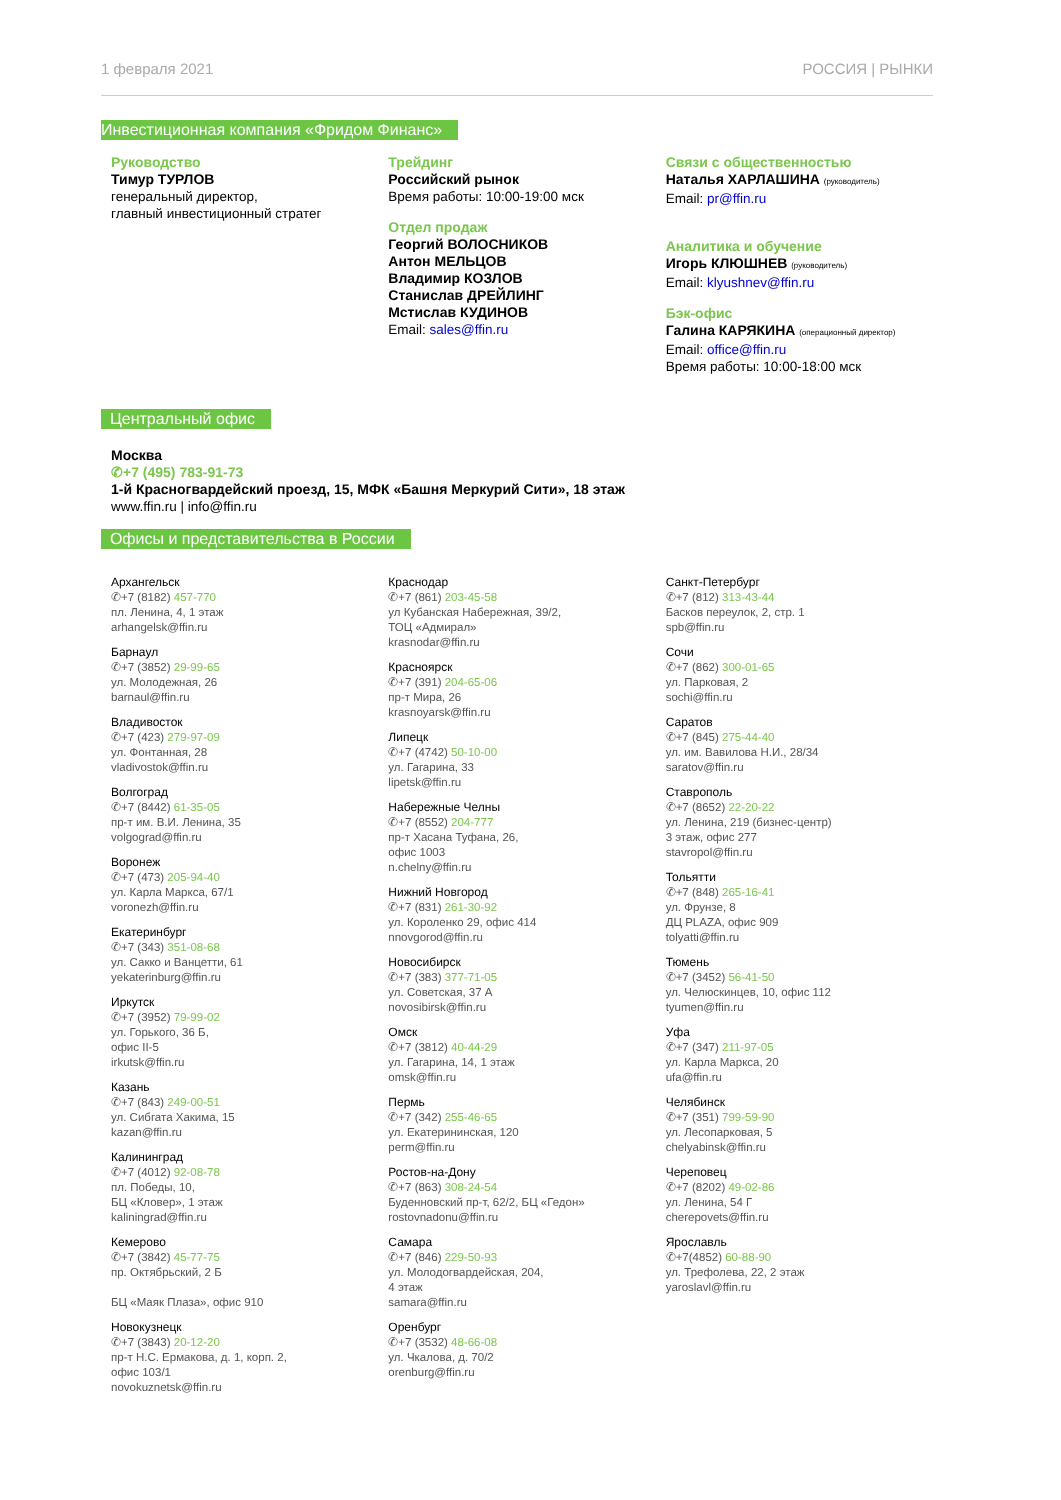1 февраля 2021 РОССИЯ | РЫНКИ
Инвестиционная компания «Фридом Финанс»
Руководство
Тимур ТУРЛОВ
генеральный директор,
главный инвестиционный стратег
Трейдинг
Российский рынок
Время работы: 10:00-19:00 мск
Отдел продаж
Георгий ВОЛОСНИКОВ
Антон МЕЛЬЦОВ
Владимир КОЗЛОВ
Станислав ДРЕЙЛИНГ
Мстислав КУДИНОВ
Email: sales@ffin.ru
Связи с общественностью
Наталья ХАРЛАШИНА (руководитель)
Email: pr@ffin.ru
Аналитика и обучение
Игорь КЛЮШНЕВ (руководитель)
Email: klyushnev@ffin.ru
Бэк-офис
Галина КАРЯКИНА (операционный директор)
Email: office@ffin.ru
Время работы: 10:00-18:00 мск
Центральный офис
Москва
✆+7 (495) 783-91-73
1-й Красногвардейский проезд, 15, МФК «Башня Меркурий Сити», 18 этаж
www.ffin.ru | info@ffin.ru
Офисы и представительства в России
Архангельск
✆+7 (8182) 457-770
пл. Ленина, 4, 1 этаж
arhangelsk@ffin.ru
Барнаул
✆+7 (3852) 29-99-65
ул. Молодежная, 26
barnaul@ffin.ru
Владивосток
✆+7 (423) 279-97-09
ул. Фонтанная, 28
vladivostok@ffin.ru
Волгоград
✆+7 (8442) 61-35-05
пр-т им. В.И. Ленина, 35
volgograd@ffin.ru
Воронеж
✆+7 (473) 205-94-40
ул. Карла Маркса, 67/1
voronezh@ffin.ru
Екатеринбург
✆+7 (343) 351-08-68
ул. Сакко и Ванцетти, 61
yekaterinburg@ffin.ru
Иркутск
✆+7 (3952) 79-99-02
ул. Горького, 36 Б,
офис II-5
irkutsk@ffin.ru
Казань
✆+7 (843) 249-00-51
ул. Сибгата Хакима, 15
kazan@ffin.ru
Калининград
✆+7 (4012) 92-08-78
пл. Победы, 10,
БЦ «Кловер», 1 этаж
kaliningrad@ffin.ru
Кемерово
✆+7 (3842) 45-77-75
пр. Октябрьский, 2 Б
БЦ «Маяк Плаза», офис 910
Новокузнецк
✆+7 (3843) 20-12-20
пр-т Н.С. Ермакова, д. 1, корп. 2,
офис 103/1
novokuznetsk@ffin.ru
Краснодар
✆+7 (861) 203-45-58
ул Кубанская Набережная, 39/2,
ТОЦ «Адмирал»
krasnodar@ffin.ru
Красноярск
✆+7 (391) 204-65-06
пр-т Мира, 26
krasnoyarsk@ffin.ru
Липецк
✆+7 (4742) 50-10-00
ул. Гагарина, 33
lipetsk@ffin.ru
Набережные Челны
✆+7 (8552) 204-777
пр-т Хасана Туфана, 26,
офис 1003
n.chelny@ffin.ru
Нижний Новгород
✆+7 (831) 261-30-92
ул. Короленко 29, офис 414
nnovgorod@ffin.ru
Новосибирск
✆+7 (383) 377-71-05
ул. Советская, 37 А
novosibirsk@ffin.ru
Омск
✆+7 (3812) 40-44-29
ул. Гагарина, 14, 1 этаж
omsk@ffin.ru
Пермь
✆+7 (342) 255-46-65
ул. Екатерининская, 120
perm@ffin.ru
Ростов-на-Дону
✆+7 (863) 308-24-54
Буденновский пр-т, 62/2, БЦ «Гедон»
rostovnadonu@ffin.ru
Самара
✆+7 (846) 229-50-93
ул. Молодогвардейская, 204,
4 этаж
samara@ffin.ru
Оренбург
✆+7 (3532) 48-66-08
ул. Чкалова, д. 70/2
orenburg@ffin.ru
Санкт-Петербург
✆+7 (812) 313-43-44
Басков переулок, 2, стр. 1
spb@ffin.ru
Сочи
✆+7 (862) 300-01-65
ул. Парковая, 2
sochi@ffin.ru
Саратов
✆+7 (845) 275-44-40
ул. им. Вавилова Н.И., 28/34
saratov@ffin.ru
Ставрополь
✆+7 (8652) 22-20-22
ул. Ленина, 219 (бизнес-центр)
3 этаж, офис 277
stavropol@ffin.ru
Тольятти
✆+7 (848) 265-16-41
ул. Фрунзе, 8
ДЦ PLAZA, офис 909
tolyatti@ffin.ru
Тюмень
✆+7 (3452) 56-41-50
ул. Челюскинцев, 10, офис 112
tyumen@ffin.ru
Уфа
✆+7 (347) 211-97-05
ул. Карла Маркса, 20
ufa@ffin.ru
Челябинск
✆+7 (351) 799-59-90
ул. Лесопарковая, 5
chelyabinsk@ffin.ru
Череповец
✆+7 (8202) 49-02-86
ул. Ленина, 54 Г
cherepovets@ffin.ru
Ярославль
✆+7(4852) 60-88-90
ул. Трефолева, 22, 2 этаж
yaroslavl@ffin.ru